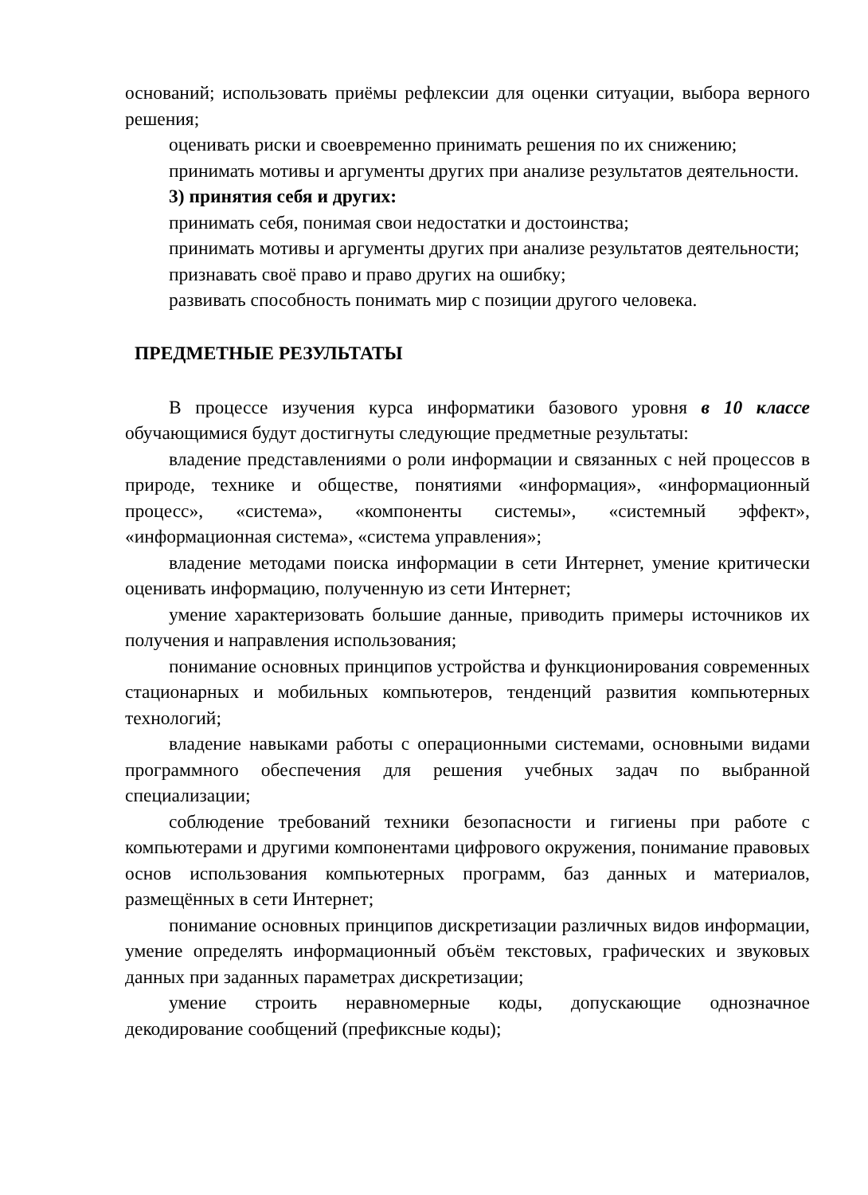оснований; использовать приёмы рефлексии для оценки ситуации, выбора верного решения;
оценивать риски и своевременно принимать решения по их снижению;
принимать мотивы и аргументы других при анализе результатов деятельности.
3) принятия себя и других:
принимать себя, понимая свои недостатки и достоинства;
принимать мотивы и аргументы других при анализе результатов деятельности;
признавать своё право и право других на ошибку;
развивать способность понимать мир с позиции другого человека.
ПРЕДМЕТНЫЕ РЕЗУЛЬТАТЫ
В процессе изучения курса информатики базового уровня в 10 классе обучающимися будут достигнуты следующие предметные результаты:
владение представлениями о роли информации и связанных с ней процессов в природе, технике и обществе, понятиями «информация», «информационный процесс», «система», «компоненты системы», «системный эффект», «информационная система», «система управления»;
владение методами поиска информации в сети Интернет, умение критически оценивать информацию, полученную из сети Интернет;
умение характеризовать большие данные, приводить примеры источников их получения и направления использования;
понимание основных принципов устройства и функционирования современных стационарных и мобильных компьютеров, тенденций развития компьютерных технологий;
владение навыками работы с операционными системами, основными видами программного обеспечения для решения учебных задач по выбранной специализации;
соблюдение требований техники безопасности и гигиены при работе с компьютерами и другими компонентами цифрового окружения, понимание правовых основ использования компьютерных программ, баз данных и материалов, размещённых в сети Интернет;
понимание основных принципов дискретизации различных видов информации, умение определять информационный объём текстовых, графических и звуковых данных при заданных параметрах дискретизации;
умение строить неравномерные коды, допускающие однозначное декодирование сообщений (префиксные коды);